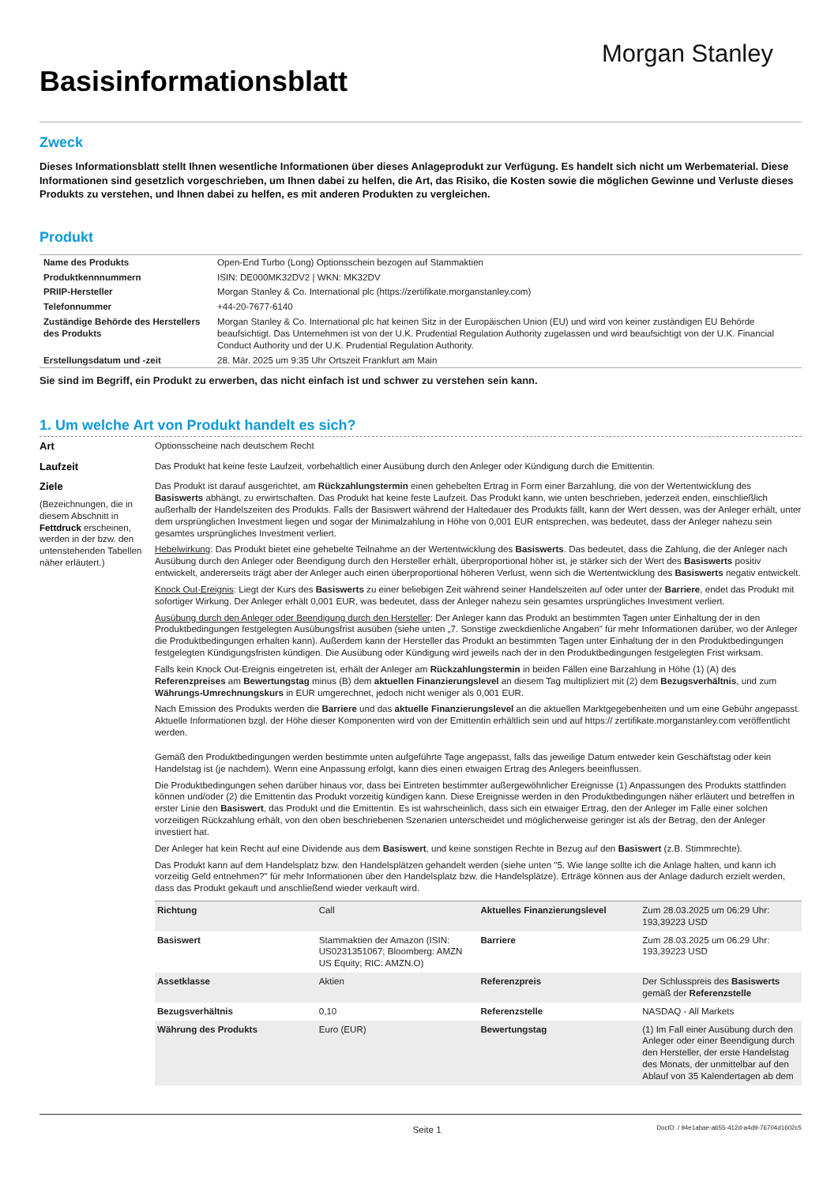Basisinformationsblatt
Morgan Stanley
Zweck
Dieses Informationsblatt stellt Ihnen wesentliche Informationen über dieses Anlageprodukt zur Verfügung. Es handelt sich nicht um Werbematerial. Diese Informationen sind gesetzlich vorgeschrieben, um Ihnen dabei zu helfen, die Art, das Risiko, die Kosten sowie die möglichen Gewinne und Verluste dieses Produkts zu verstehen, und Ihnen dabei zu helfen, es mit anderen Produkten zu vergleichen.
Produkt
| Name des Produkts | Open-End Turbo (Long) Optionsschein bezogen auf Stammaktien |
| Produktkennnummern | ISIN: DE000MK32DV2 / WKN: MK32DV |
| PRIIP-Hersteller | Morgan Stanley & Co. International plc (https://zertifikate.morganstanley.com) |
| Telefonnummer | +44-20-7677-6140 |
| Zuständige Behörde des Herstellers des Produkts | Morgan Stanley & Co. International plc hat keinen Sitz in der Europäischen Union (EU) und wird von keiner zuständigen EU Behörde beaufsichtigt. Das Unternehmen ist von der U.K. Prudential Regulation Authority zugelassen und wird beaufsichtigt von der U.K. Financial Conduct Authority und der U.K. Prudential Regulation Authority. |
| Erstellungsdatum und -zeit | 28. Mär. 2025 um 9:35 Uhr Ortszeit Frankfurt am Main |
Sie sind im Begriff, ein Produkt zu erwerben, das nicht einfach ist und schwer zu verstehen sein kann.
1. Um welche Art von Produkt handelt es sich?
Art Optionsscheine nach deutschem Recht
Laufzeit Das Produkt hat keine feste Laufzeit, vorbehaltlich einer Ausübung durch den Anleger oder Kündigung durch die Emittentin.
Ziele
(Bezeichnungen, die in diesem Abschnitt in Fettdruck erscheinen, werden in der bzw. den untenstehenden Tabellen näher erläutert.)
Das Produkt ist darauf ausgerichtet, am Rückzahlungstermin einen gehebelten Ertrag in Form einer Barzahlung, die von der Wertentwicklung des Basiswerts abhängt, zu erwirtschaften. Das Produkt hat keine feste Laufzeit. Das Produkt kann, wie unten beschrieben, jederzeit enden, einschließlich außerhalb der Handelszeiten des Produkts. Falls der Basiswert während der Haltedauer des Produkts fällt, kann der Wert dessen, was der Anleger erhält, unter dem ursprünglichen Investment liegen und sogar der Minimalzahlung in Höhe von 0,001 EUR entsprechen, was bedeutet, dass der Anleger nahezu sein gesamtes ursprüngliches Investment verliert.
Hebelwirkung: Das Produkt bietet eine gehebelte Teilnahme an der Wertentwicklung des Basiswerts. Das bedeutet, dass die Zahlung, die der Anleger nach Ausübung durch den Anleger oder Beendigung durch den Hersteller erhält, überproportional höher ist, je stärker sich der Wert des Basiswerts positiv entwickelt, andererseits trägt aber der Anleger auch einen überproportional höheren Verlust, wenn sich die Wertentwicklung des Basiswerts negativ entwickelt.
Knock Out-Ereignis: Liegt der Kurs des Basiswerts zu einer beliebigen Zeit während seiner Handelszeiten auf oder unter der Barriere, endet das Produkt mit sofortiger Wirkung. Der Anleger erhält 0,001 EUR, was bedeutet, dass der Anleger nahezu sein gesamtes ursprüngliches Investment verliert.
Ausübung durch den Anleger oder Beendigung durch den Hersteller: Der Anleger kann das Produkt an bestimmten Tagen unter Einhaltung der in den Produktbedingungen festgelegten Ausübungsfrist ausüben (siehe unten „7. Sonstige zweckdienliche Angaben" für mehr Informationen darüber, wo der Anleger die Produktbedingungen erhalten kann). Außerdem kann der Hersteller das Produkt an bestimmten Tagen unter Einhaltung der in den Produktbedingungen festgelegten Kündigungsfristen kündigen. Die Ausübung oder Kündigung wird jeweils nach der in den Produktbedingungen festgelegten Frist wirksam.
Falls kein Knock Out-Ereignis eingetreten ist, erhält der Anleger am Rückzahlungstermin in beiden Fällen eine Barzahlung in Höhe (1) (A) des Referenzpreises am Bewertungstag minus (B) dem aktuellen Finanzierungslevel an diesem Tag multipliziert mit (2) dem Bezugsverhältnis, und zum Währungs-Umrechnungskurs in EUR umgerechnet, jedoch nicht weniger als 0,001 EUR.
Nach Emission des Produkts werden die Barriere und das aktuelle Finanzierungslevel an die aktuellen Marktgegebenheiten und um eine Gebühr angepasst. Aktuelle Informationen bzgl. der Höhe dieser Komponenten wird von der Emittentin erhältlich sein und auf https:// zertifikate.morganstanley.com veröffentlicht werden.
Gemäß den Produktbedingungen werden bestimmte unten aufgeführte Tage angepasst, falls das jeweilige Datum entweder kein Geschäftstag oder kein Handelstag ist (je nachdem). Wenn eine Anpassung erfolgt, kann dies einen etwaigen Ertrag des Anlegers beeinflussen.
Die Produktbedingungen sehen darüber hinaus vor, dass bei Eintreten bestimmter außergewöhnlicher Ereignisse (1) Anpassungen des Produkts stattfinden können und/oder (2) die Emittentin das Produkt vorzeitig kündigen kann. Diese Ereignisse werden in den Produktbedingungen näher erläutert und betreffen in erster Linie den Basiswert, das Produkt und die Emittentin. Es ist wahrscheinlich, dass sich ein etwaiger Ertrag, den der Anleger im Falle einer solchen vorzeitigen Rückzahlung erhält, von den oben beschriebenen Szenarien unterscheidet und möglicherweise geringer ist als der Betrag, den der Anleger investiert hat.
Der Anleger hat kein Recht auf eine Dividende aus dem Basiswert, und keine sonstigen Rechte in Bezug auf den Basiswert (z.B. Stimmrechte).
Das Produkt kann auf dem Handelsplatz bzw. den Handelsplätzen gehandelt werden (siehe unten "5. Wie lange sollte ich die Anlage halten, und kann ich vorzeitig Geld entnehmen?" für mehr Informationen über den Handelsplatz bzw. die Handelsplätze). Erträge können aus der Anlage dadurch erzielt werden, dass das Produkt gekauft und anschließend wieder verkauft wird.
| Richtung | Call | Aktuelles Finanzierungslevel | Zum 28.03.2025 um 06:29 Uhr: 193,39223 USD |
| Basiswert | Stammaktien der Amazon (ISIN: US0231351067; Bloomberg: AMZN US Equity; RIC: AMZN.O) | Barriere | Zum 28.03.2025 um 06:29 Uhr: 193,39223 USD |
| Assetklasse | Aktien | Referenzpreis | Der Schlusspreis des Basiswerts gemäß der Referenzstelle |
| Bezugsverhältnis | 0,10 | Referenzstelle | NASDAQ - All Markets |
| Währung des Produkts | Euro (EUR) | Bewertungstag | (1) Im Fall einer Ausübung durch den Anleger oder einer Beendigung durch den Hersteller, der erste Handelstag des Monats, der unmittelbar auf den Ablauf von 35 Kalendertagen ab dem |
Seite 1 DocID: / 94e1abae-a655-412d-a4d9-76704d1602c5